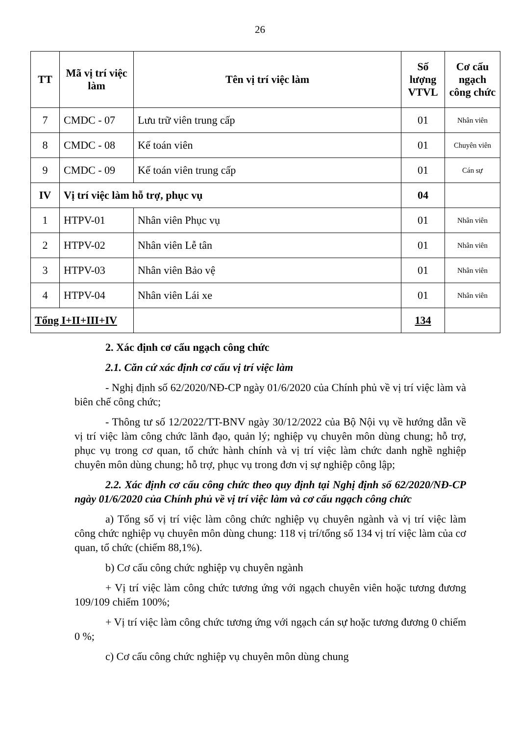26
| TT | Mã vị trí việc làm | Tên vị trí việc làm | Số lượng VTVL | Cơ cấu ngạch công chức |
| --- | --- | --- | --- | --- |
| 7 | CMDC - 07 | Lưu trữ viên trung cấp | 01 | Nhân viên |
| 8 | CMDC - 08 | Kế toán viên | 01 | Chuyên viên |
| 9 | CMDC - 09 | Kế toán viên trung cấp | 01 | Cán sự |
| IV | Vị trí việc làm hỗ trợ, phục vụ | | 04 | |
| 1 | HTPV-01 | Nhân viên Phục vụ | 01 | Nhân viên |
| 2 | HTPV-02 | Nhân viên Lễ tân | 01 | Nhân viên |
| 3 | HTPV-03 | Nhân viên Bảo vệ | 01 | Nhân viên |
| 4 | HTPV-04 | Nhân viên Lái xe | 01 | Nhân viên |
| Tổng I+II+III+IV | | | 134 | |
2. Xác định cơ cấu ngạch công chức
2.1. Căn cứ xác định cơ cấu vị trí việc làm
- Nghị định số 62/2020/NĐ-CP ngày 01/6/2020 của Chính phủ về vị trí việc làm và biên chế công chức;
- Thông tư số 12/2022/TT-BNV ngày 30/12/2022 của Bộ Nội vụ về hướng dẫn về vị trí việc làm công chức lãnh đạo, quản lý; nghiệp vụ chuyên môn dùng chung; hỗ trợ, phục vụ trong cơ quan, tổ chức hành chính và vị trí việc làm chức danh nghề nghiệp chuyên môn dùng chung; hỗ trợ, phục vụ trong đơn vị sự nghiệp công lập;
2.2. Xác định cơ cấu công chức theo quy định tại Nghị định số 62/2020/NĐ-CP ngày 01/6/2020 của Chính phủ về vị trí việc làm và cơ cấu ngạch công chức
a) Tổng số vị trí việc làm công chức nghiệp vụ chuyên ngành và vị trí việc làm công chức nghiệp vụ chuyên môn dùng chung: 118 vị trí/tổng số 134 vị trí việc làm của cơ quan, tổ chức (chiếm 88,1%).
b) Cơ cấu công chức nghiệp vụ chuyên ngành
+ Vị trí việc làm công chức tương ứng với ngạch chuyên viên hoặc tương đương 109/109 chiếm 100%;
+ Vị trí việc làm công chức tương ứng với ngạch cán sự hoặc tương đương 0 chiếm 0 %;
c) Cơ cấu công chức nghiệp vụ chuyên môn dùng chung